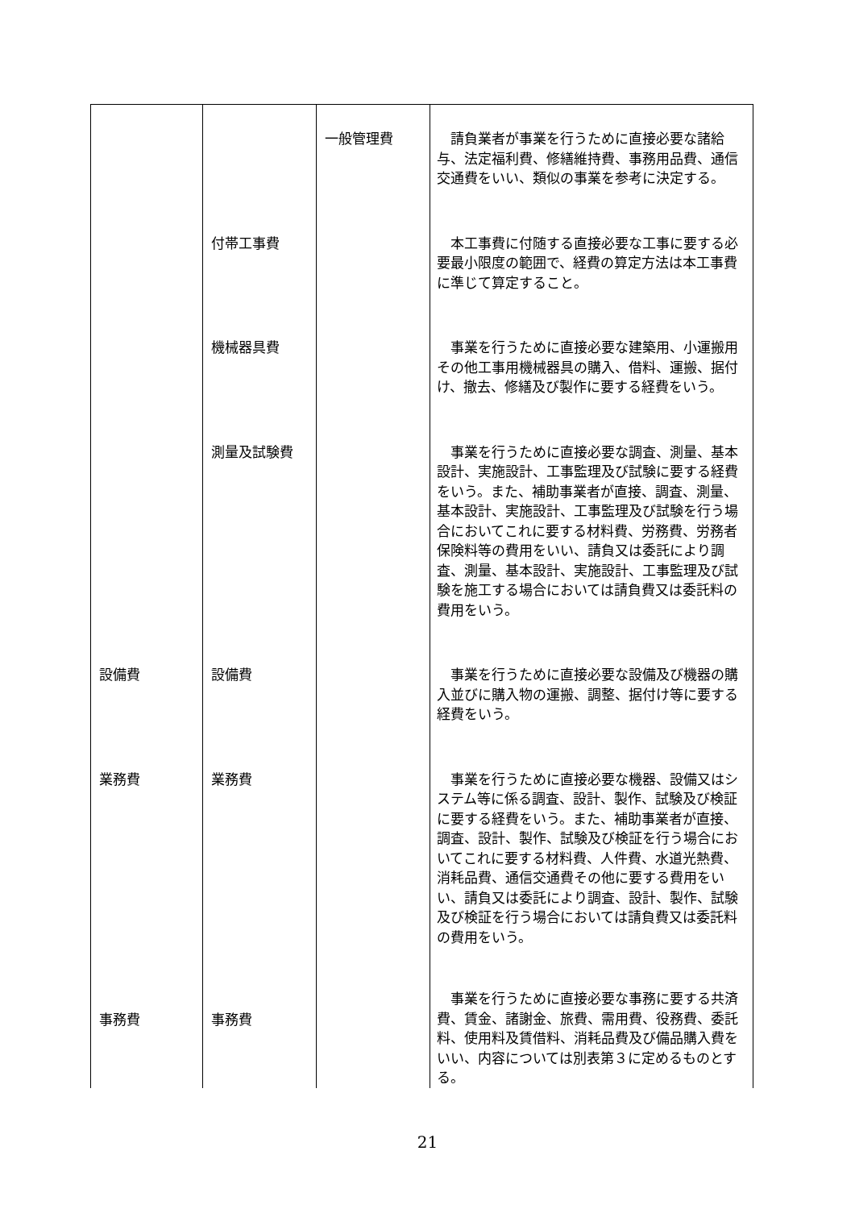| | | 一般管理費 | 請負業者が事業を行うために直接必要な諸給与、法定福利費、修繕維持費、事務用品費、通信交通費をいい、類似の事業を参考に決定する。 |
| | 付帯工事費 | | 本工事費に付随する直接必要な工事に要する必要最小限度の範囲で、経費の算定方法は本工事費に準じて算定すること。 |
| | 機械器具費 | | 事業を行うために直接必要な建築用、小運搬用その他工事用機械器具の購入、借料、運搬、据付け、撤去、修繕及び製作に要する経費をいう。 |
| | 測量及試験費 | | 事業を行うために直接必要な調査、測量、基本設計、実施設計、工事監理及び試験に要する経費をいう。また、補助事業者が直接、調査、測量、基本設計、実施設計、工事監理及び試験を行う場合においてこれに要する材料費、労務費、労務者保険料等の費用をいい、請負又は委託により調査、測量、基本設計、実施設計、工事監理及び試験を施工する場合においては請負費又は委託料の費用をいう。 |
| 設備費 | 設備費 | | 事業を行うために直接必要な設備及び機器の購入並びに購入物の運搬、調整、据付け等に要する経費をいう。 |
| 業務費 | 業務費 | | 事業を行うために直接必要な機器、設備又はシステム等に係る調査、設計、製作、試験及び検証に要する経費をいう。また、補助事業者が直接、調査、設計、製作、試験及び検証を行う場合においてこれに要する材料費、人件費、水道光熱費、消耗品費、通信交通費その他に要する費用をいい、請負又は委託により調査、設計、製作、試験及び検証を行う場合においては請負費又は委託料の費用をいう。 |
| 事務費 | 事務費 | | 事業を行うために直接必要な事務に要する共済費、賃金、諸謝金、旅費、需用費、役務費、委託料、使用料及賃借料、消耗品費及び備品購入費をいい、内容については別表第３に定めるものとする。 |
21